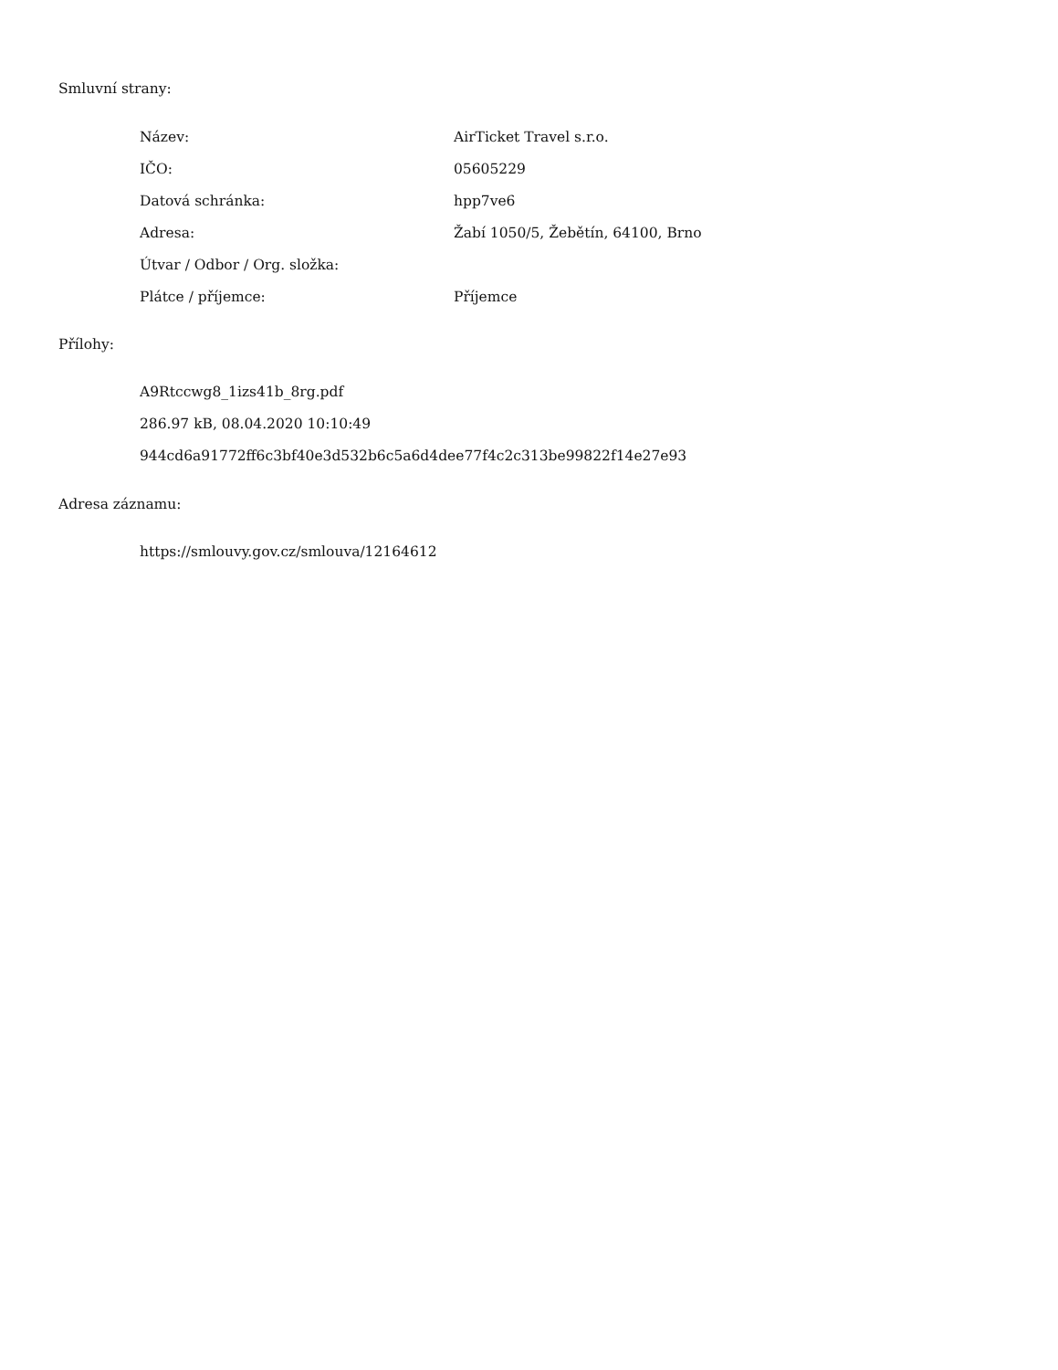Smluvní strany:
| Název: | AirTicket Travel s.r.o. |
| IČO: | 05605229 |
| Datová schránka: | hpp7ve6 |
| Adresa: | Žabí 1050/5, Žebětín, 64100, Brno |
| Útvar / Odbor / Org. složka: | |
| Plátce / příjemce: | Příjemce |
Přílohy:
A9Rtccwg8_1izs41b_8rg.pdf
286.97 kB, 08.04.2020 10:10:49
944cd6a91772ff6c3bf40e3d532b6c5a6d4dee77f4c2c313be99822f14e27e93
Adresa záznamu:
https://smlouvy.gov.cz/smlouva/12164612